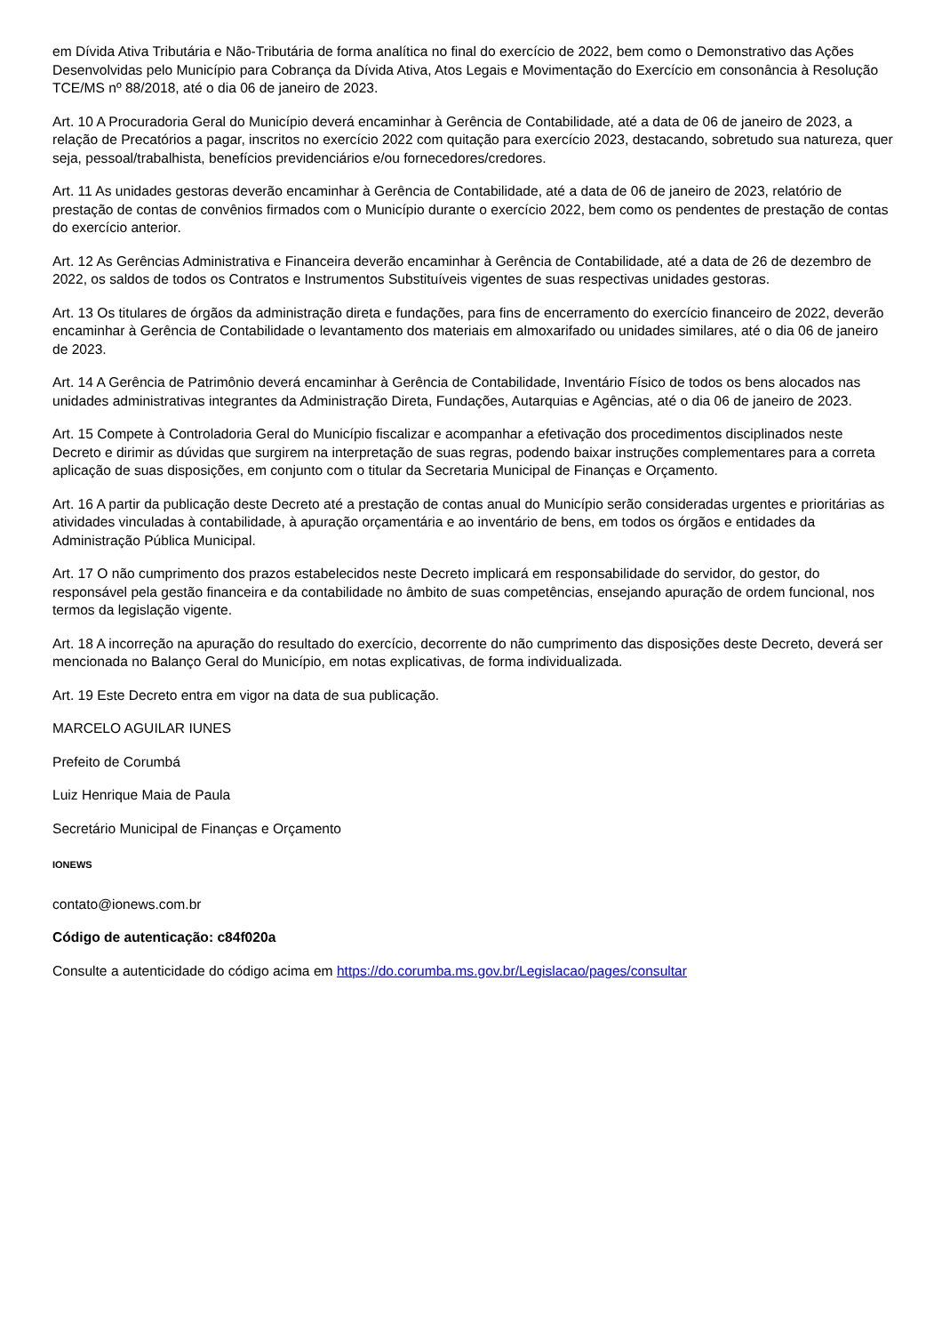em Dívida Ativa Tributária e Não-Tributária de forma analítica no final do exercício de 2022, bem como o Demonstrativo das Ações Desenvolvidas pelo Município para Cobrança da Dívida Ativa, Atos Legais e Movimentação do Exercício em consonância à Resolução TCE/MS nº 88/2018, até o dia 06 de janeiro de 2023.
Art. 10 A Procuradoria Geral do Município deverá encaminhar à Gerência de Contabilidade, até a data de 06 de janeiro de 2023, a relação de Precatórios a pagar, inscritos no exercício 2022 com quitação para exercício 2023, destacando, sobretudo sua natureza, quer seja, pessoal/trabalhista, benefícios previdenciários e/ou fornecedores/credores.
Art. 11 As unidades gestoras deverão encaminhar à Gerência de Contabilidade, até a data de 06 de janeiro de 2023, relatório de prestação de contas de convênios firmados com o Município durante o exercício 2022, bem como os pendentes de prestação de contas do exercício anterior.
Art. 12 As Gerências Administrativa e Financeira deverão encaminhar à Gerência de Contabilidade, até a data de 26 de dezembro de 2022, os saldos de todos os Contratos e Instrumentos Substituíveis vigentes de suas respectivas unidades gestoras.
Art. 13 Os titulares de órgãos da administração direta e fundações, para fins de encerramento do exercício financeiro de 2022, deverão encaminhar à Gerência de Contabilidade o levantamento dos materiais em almoxarifado ou unidades similares, até o dia 06 de janeiro de 2023.
Art. 14 A Gerência de Patrimônio deverá encaminhar à Gerência de Contabilidade, Inventário Físico de todos os bens alocados nas unidades administrativas integrantes da Administração Direta, Fundações, Autarquias e Agências, até o dia 06 de janeiro de 2023.
Art. 15 Compete à Controladoria Geral do Município fiscalizar e acompanhar a efetivação dos procedimentos disciplinados neste Decreto e dirimir as dúvidas que surgirem na interpretação de suas regras, podendo baixar instruções complementares para a correta aplicação de suas disposições, em conjunto com o titular da Secretaria Municipal de Finanças e Orçamento.
Art. 16 A partir da publicação deste Decreto até a prestação de contas anual do Município serão consideradas urgentes e prioritárias as atividades vinculadas à contabilidade, à apuração orçamentária e ao inventário de bens, em todos os órgãos e entidades da Administração Pública Municipal.
Art. 17 O não cumprimento dos prazos estabelecidos neste Decreto implicará em responsabilidade do servidor, do gestor, do responsável pela gestão financeira e da contabilidade no âmbito de suas competências, ensejando apuração de ordem funcional, nos termos da legislação vigente.
Art. 18 A incorreção na apuração do resultado do exercício, decorrente do não cumprimento das disposições deste Decreto, deverá ser mencionada no Balanço Geral do Município, em notas explicativas, de forma individualizada.
Art. 19 Este Decreto entra em vigor na data de sua publicação.
MARCELO AGUILAR IUNES
Prefeito de Corumbá
Luiz Henrique Maia de Paula
Secretário Municipal de Finanças e Orçamento
IONEWS
contato@ionews.com.br
Código de autenticação: c84f020a
Consulte a autenticidade do código acima em https://do.corumba.ms.gov.br/Legislacao/pages/consultar